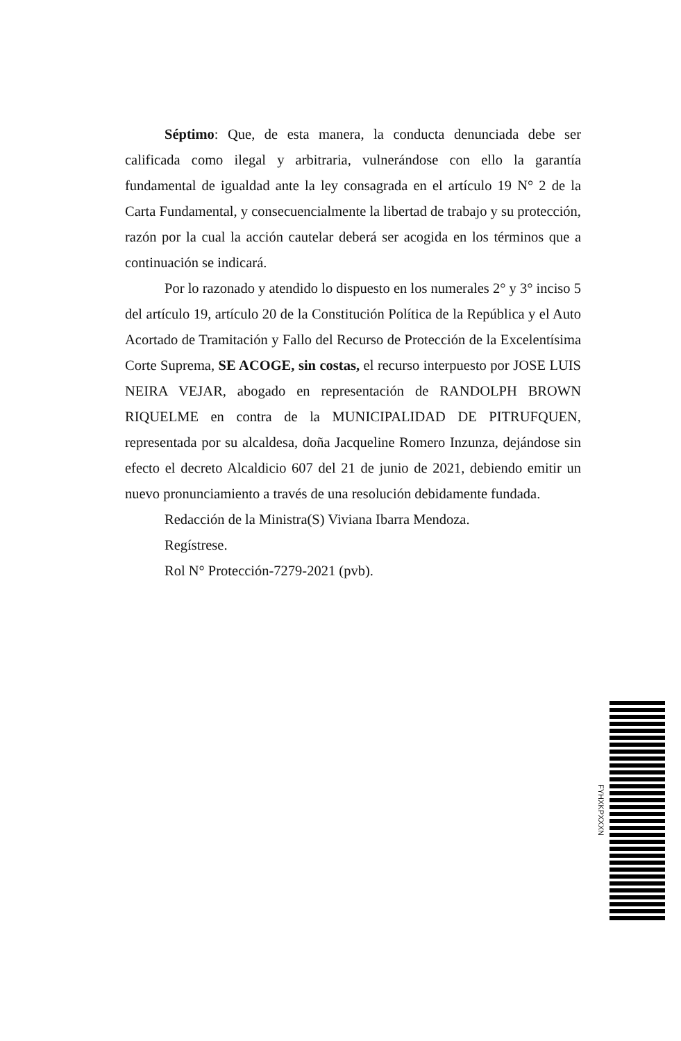Séptimo: Que, de esta manera, la conducta denunciada debe ser calificada como ilegal y arbitraria, vulnerándose con ello la garantía fundamental de igualdad ante la ley consagrada en el artículo 19 N° 2 de la Carta Fundamental, y consecuencialmente la libertad de trabajo y su protección, razón por la cual la acción cautelar deberá ser acogida en los términos que a continuación se indicará.
Por lo razonado y atendido lo dispuesto en los numerales 2° y 3° inciso 5 del artículo 19, artículo 20 de la Constitución Política de la República y el Auto Acortado de Tramitación y Fallo del Recurso de Protección de la Excelentísima Corte Suprema, SE ACOGE, sin costas, el recurso interpuesto por JOSE LUIS NEIRA VEJAR, abogado en representación de RANDOLPH BROWN RIQUELME en contra de la MUNICIPALIDAD DE PITRUFQUEN, representada por su alcaldesa, doña Jacqueline Romero Inzunza, dejándose sin efecto el decreto Alcaldicio 607 del 21 de junio de 2021, debiendo emitir un nuevo pronunciamiento a través de una resolución debidamente fundada.
Redacción de la Ministra(S) Viviana Ibarra Mendoza.
Regístrese.
Rol N° Protección-7279-2021 (pvb).
FYHXKPXXXN